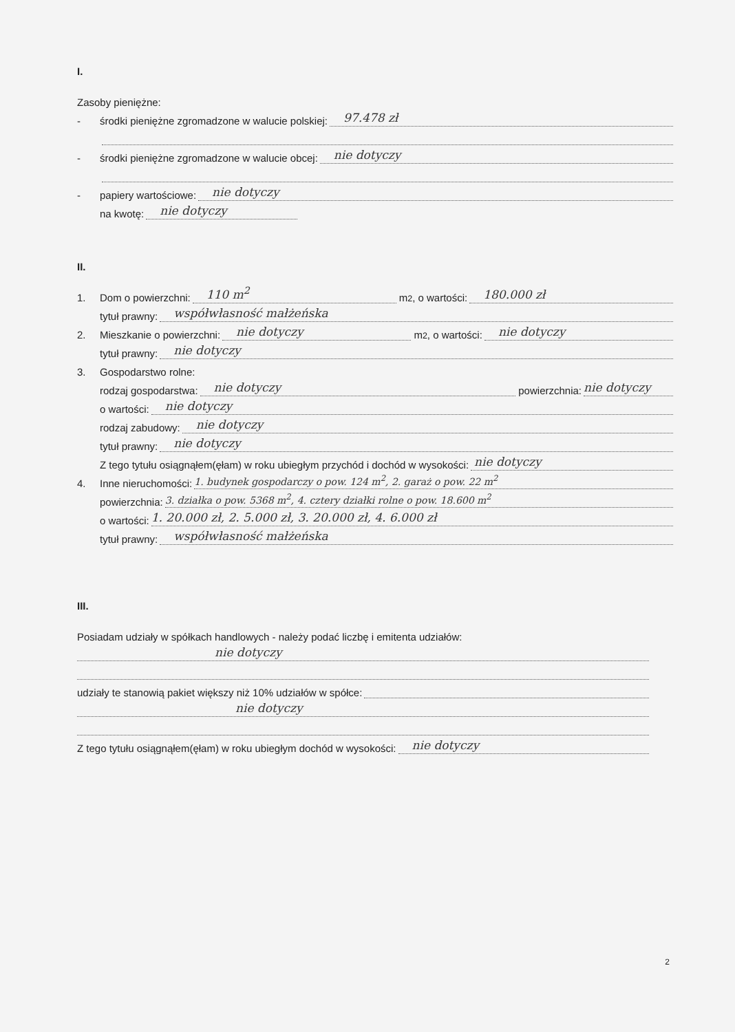I.
Zasoby pieniężne:
- środki pieniężne zgromadzone w walucie polskiej:
97.478 zł
- środki pieniężne zgromadzone w walucie obcej:
nie dotyczy
- papiery wartościowe:
nie dotyczy
na kwotę:
nie dotyczy
II.
1. Dom o powierzchni:
110 m<sup>2</sup>
m<sup>2</sup>, o wartości:
180.000 zł
tytuł prawny:
współwłasność małżeńska
2. Mieszkanie o powierzchni:
nie dotyczy
m<sup>2</sup>, o wartości:
nie dotyczy
tytuł prawny:
nie dotyczy
3. Gospodarstwo rolne:
rodzaj gospodarstwa:
nie dotyczy
powierzchnia:
nie dotyczy
o wartości:
nie dotyczy
rodzaj zabudowy:
nie dotyczy
tytuł prawny:
nie dotyczy
Z tego tytułu osiągnąłem(ęłam) w roku ubiegłym przychód i dochód w wysokości:
nie dotyczy
4. Inne nieruchomości:
1. budynek gospodarczy o pow. 124 m<sup>2</sup>, 2. garaż o pow. 22 m<sup>2</sup>
powierzchnia:
3. działka o pow. 5368 m<sup>2</sup>, 4. cztery działki rolne o pow. 18.600 m<sup>2</sup>
o wartości:
1. 20.000 zł, 2. 5.000 zł, 3. 20.000 zł, 4. 6.000 zł
tytuł prawny:
współwłasność małżeńska
III.
Posiadam udziały w spółkach handlowych - należy podać liczbę i emitenta udziałów:
nie dotyczy
udziały te stanowią pakiet większy niż 10% udziałów w spółce:
nie dotyczy
Z tego tytułu osiągnąłem(ęłam) w roku ubiegłym dochód w wysokości:
nie dotyczy
2